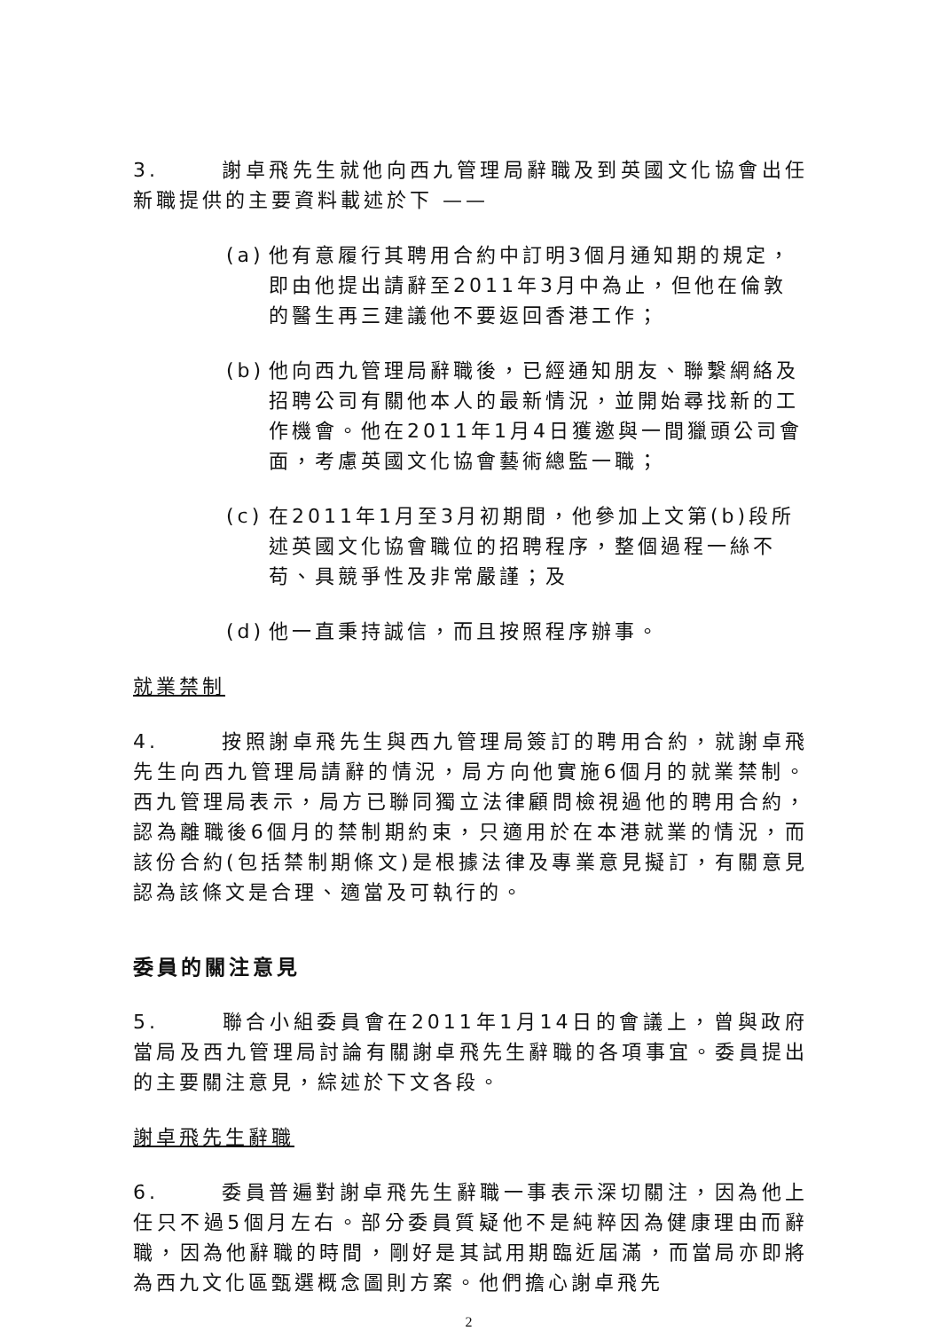3. 謝卓飛先生就他向西九管理局辭職及到英國文化協會出任新職提供的主要資料載述於下 ——
(a) 他有意履行其聘用合約中訂明3個月通知期的規定，即由他提出請辭至2011年3月中為止，但他在倫敦的醫生再三建議他不要返回香港工作；
(b) 他向西九管理局辭職後，已經通知朋友、聯繫網絡及招聘公司有關他本人的最新情況，並開始尋找新的工作機會。他在2011年1月4日獲邀與一間獵頭公司會面，考慮英國文化協會藝術總監一職；
(c) 在2011年1月至3月初期間，他參加上文第(b)段所述英國文化協會職位的招聘程序，整個過程一絲不苟、具競爭性及非常嚴謹；及
(d) 他一直秉持誠信，而且按照程序辦事。
就業禁制
4. 按照謝卓飛先生與西九管理局簽訂的聘用合約，就謝卓飛先生向西九管理局請辭的情況，局方向他實施6個月的就業禁制。西九管理局表示，局方已聯同獨立法律顧問檢視過他的聘用合約，認為離職後6個月的禁制期約束，只適用於在本港就業的情況，而該份合約(包括禁制期條文)是根據法律及專業意見擬訂，有關意見認為該條文是合理、適當及可執行的。
委員的關注意見
5. 聯合小組委員會在2011年1月14日的會議上，曾與政府當局及西九管理局討論有關謝卓飛先生辭職的各項事宜。委員提出的主要關注意見，綜述於下文各段。
謝卓飛先生辭職
6. 委員普遍對謝卓飛先生辭職一事表示深切關注，因為他上任只不過5個月左右。部分委員質疑他不是純粹因為健康理由而辭職，因為他辭職的時間，剛好是其試用期臨近屆滿，而當局亦即將為西九文化區甄選概念圖則方案。他們擔心謝卓飛先
2